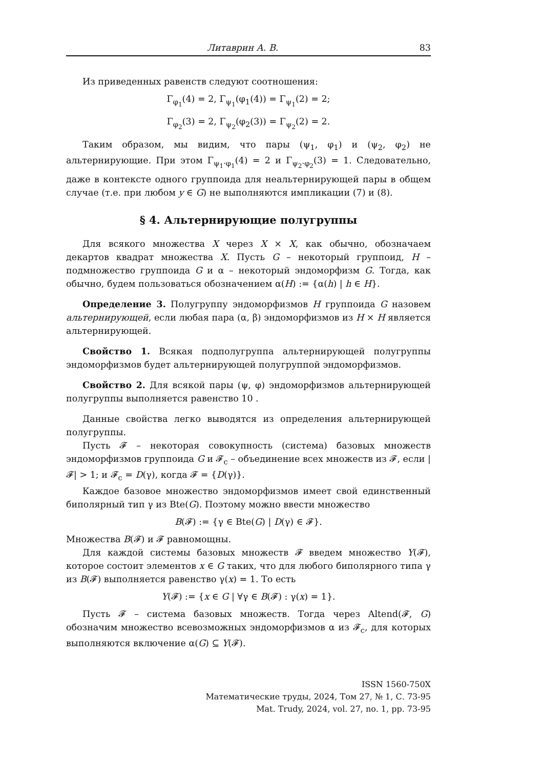Литаврин А. В. 83
Из приведенных равенств следуют соотношения:
Γ<sub>φ<sub>1</sub></sub>(4) = 2, Γ<sub>ψ<sub>1</sub></sub>(φ<sub>1</sub>(4)) = Γ<sub>ψ<sub>1</sub></sub>(2) = 2;
Γ<sub>φ<sub>2</sub></sub>(3) = 2, Γ<sub>ψ<sub>2</sub></sub>(φ<sub>2</sub>(3)) = Γ<sub>ψ<sub>2</sub></sub>(2) = 2.
Таким образом, мы видим, что пары (ψ<sub>1</sub>, φ<sub>1</sub>) и (ψ<sub>2</sub>, φ<sub>2</sub>) не альтернирующие. При этом Γ<sub>ψ<sub>1</sub>·φ<sub>1</sub></sub>(4) = 2 и Γ<sub>ψ<sub>2</sub>·φ<sub>2</sub></sub>(3) = 1. Следовательно, даже в контексте одного группоида для неальтернирующей пары в общем случае (т.е. при любом y ∈ G) не выполняются импликации (7) и (8).
§ 4. Альтернирующие полугруппы
Для всякого множества X через X × X, как обычно, обозначаем декартов квадрат множества X. Пусть G – некоторый группоид, H – подмножество группоида G и α – некоторый эндоморфизм G. Тогда, как обычно, будем пользоваться обозначением α(H) := {α(h) | h ∈ H}.
Определение 3. Полугруппу эндоморфизмов H группоида G назовем альтернирующей, если любая пара (α, β) эндоморфизмов из H × H является альтернирующей.
Свойство 1. Всякая подполугруппа альтернирующей полугруппы эндоморфизмов будет альтернирующей полугруппой эндоморфизмов.
Свойство 2. Для всякой пары (ψ, φ) эндоморфизмов альтернирующей полугруппы выполняется равенство 10 .
Данные свойства легко выводятся из определения альтернирующей полугруппы.
Пусть 𝓕 – некоторая совокупность (система) базовых множеств эндоморфизмов группоида G и 𝓕<sub>c</sub> – объединение всех множеств из 𝓕, если |𝓕| > 1; и 𝓕<sub>c</sub> = D(γ), когда 𝓕 = {D(γ)}.
Каждое базовое множество эндоморфизмов имеет свой единственный биполярный тип γ из Bte(G). Поэтому можно ввести множество
B(𝓕) := {γ ∈ Bte(G) | D(γ) ∈ 𝓕}.
Множества B(𝓕) и 𝓕 равномощны.
Для каждой системы базовых множеств 𝓕 введем множество Y(𝓕), которое состоит элементов x ∈ G таких, что для любого биполярного типа γ из B(𝓕) выполняется равенство γ(x) = 1. То есть
Y(𝓕) := {x ∈ G | ∀γ ∈ B(𝓕) : γ(x) = 1}.
Пусть 𝓕 – система базовых множеств. Тогда через Altend(𝓕, G) обозначим множество всевозможных эндоморфизмов α из 𝓕<sub>c</sub>, для которых выполняются включение α(G) ⊆ Y(𝓕).
ISSN 1560-750X
Математические труды, 2024, Том 27, № 1, С. 73-95
Mat. Trudy, 2024, vol. 27, no. 1, pp. 73-95